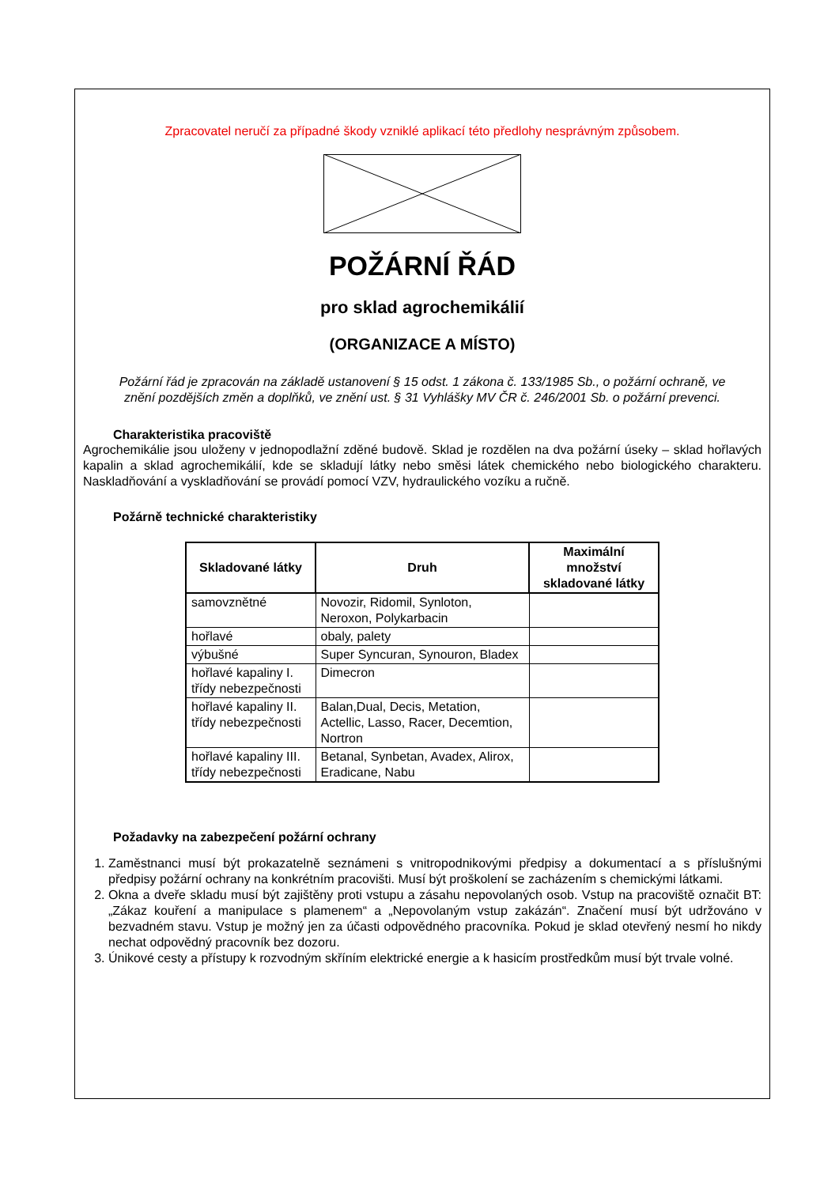Zpracovatel neručí za případné škody vzniklé aplikací této předlohy nesprávným způsobem.
POŽÁRNÍ ŘÁD
pro sklad agrochemikálií
(ORGANIZACE A MÍSTO)
Požární řád je zpracován na základě ustanovení § 15 odst. 1 zákona č. 133/1985 Sb., o požární ochraně, ve znění pozdějších změn a doplňků, ve znění ust. § 31 Vyhlášky MV ČR č. 246/2001 Sb. o požární prevenci.
Charakteristika pracoviště
Agrochemikálie jsou uloženy v jednopodlažní zděné budově. Sklad je rozdělen na dva požární úseky – sklad hořlavých kapalin a sklad agrochemikálií, kde se skladují látky nebo směsi látek chemického nebo biologického charakteru. Naskladňování a vyskladňování se provádí pomocí VZV, hydraulického vozíku a ručně.
Požárně technické charakteristiky
| Skladované látky | Druh | Maximální množství skladované látky |
| --- | --- | --- |
| samovznětné | Novozir, Ridomil, Synloton, Neroxon, Polykarbacin | |
| hořlavé | obaly, palety | |
| výbušné | Super Syncuran, Synouron, Bladex | |
| hořlavé kapaliny I. třídy nebezpečnosti | Dimecron | |
| hořlavé kapaliny II. třídy nebezpečnosti | Balan,Dual, Decis, Metation, Actellic, Lasso, Racer, Decemtion, Nortron | |
| hořlavé kapaliny III. třídy nebezpečnosti | Betanal, Synbetan, Avadex, Alirox, Eradicane, Nabu | |
Požadavky na zabezpečení požární ochrany
1. Zaměstnanci musí být prokazatelně seznámeni s vnitropodnikovými předpisy a dokumentací a s příslušnými předpisy požární ochrany na konkrétním pracovišti. Musí být proškolení se zacházením s chemickými látkami.
2. Okna a dveře skladu musí být zajištěny proti vstupu a zásahu nepovolaných osob. Vstup na pracoviště označit BT: „Zákaz kouření a manipulace s plamenem“ a „Nepovolaným vstup zakázán“. Značení musí být udržováno v bezvadném stavu. Vstup je možný jen za účasti odpovědného pracovníka. Pokud je sklad otevřený nesmí ho nikdy nechat odpovědný pracovník bez dozoru.
3. Únikové cesty a přístupy k rozvodným skříním elektrické energie a k hasicím prostředkům musí být trvale volné.